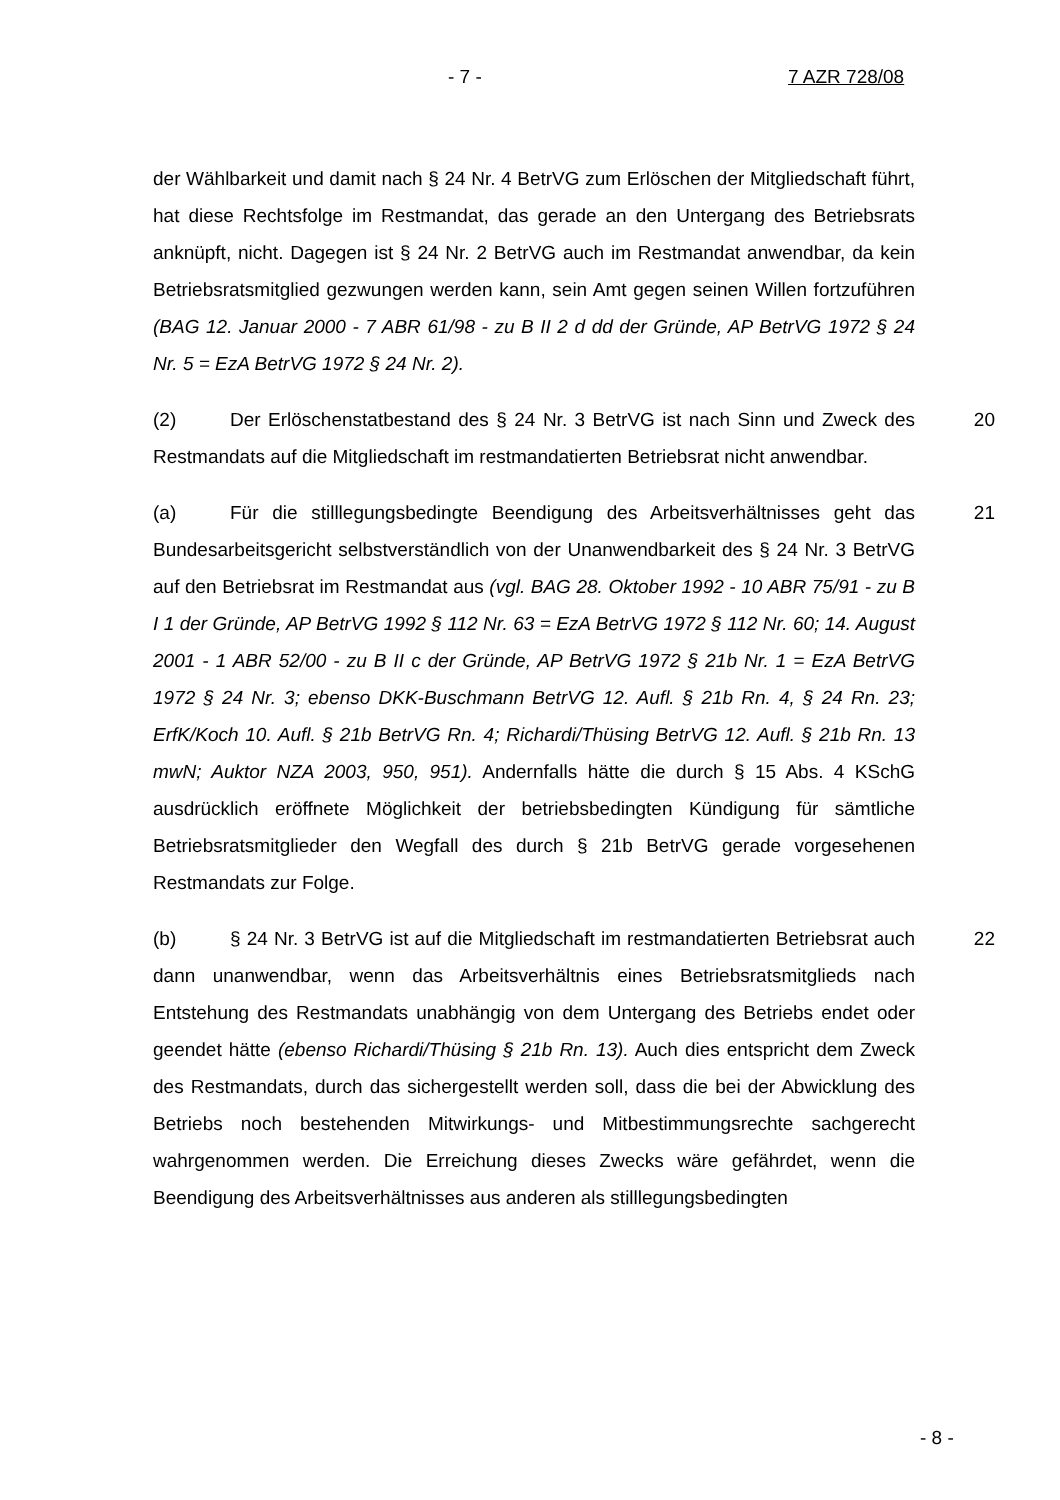- 7 - 7 AZR 728/08
der Wählbarkeit und damit nach § 24 Nr. 4 BetrVG zum Erlöschen der Mitgliedschaft führt, hat diese Rechtsfolge im Restmandat, das gerade an den Untergang des Betriebsrats anknüpft, nicht. Dagegen ist § 24 Nr. 2 BetrVG auch im Restmandat anwendbar, da kein Betriebsratsmitglied gezwungen werden kann, sein Amt gegen seinen Willen fortzuführen (BAG 12. Januar 2000 - 7 ABR 61/98 - zu B II 2 d dd der Gründe, AP BetrVG 1972 § 24 Nr. 5 = EzA BetrVG 1972 § 24 Nr. 2).
(2) Der Erlöschenstatbestand des § 24 Nr. 3 BetrVG ist nach Sinn und Zweck des Restmandats auf die Mitgliedschaft im restmandatierten Betriebsrat nicht anwendbar.
20
(a) Für die stilllegungsbedingte Beendigung des Arbeitsverhältnisses geht das Bundesarbeitsgericht selbstverständlich von der Unanwendbarkeit des § 24 Nr. 3 BetrVG auf den Betriebsrat im Restmandat aus (vgl. BAG 28. Oktober 1992 - 10 ABR 75/91 - zu B I 1 der Gründe, AP BetrVG 1992 § 112 Nr. 63 = EzA BetrVG 1972 § 112 Nr. 60; 14. August 2001 - 1 ABR 52/00 - zu B II c der Gründe, AP BetrVG 1972 § 21b Nr. 1 = EzA BetrVG 1972 § 24 Nr. 3; ebenso DKK-Buschmann BetrVG 12. Aufl. § 21b Rn. 4, § 24 Rn. 23; ErfK/Koch 10. Aufl. § 21b BetrVG Rn. 4; Richardi/Thüsing BetrVG 12. Aufl. § 21b Rn. 13 mwN; Auktor NZA 2003, 950, 951). Andernfalls hätte die durch § 15 Abs. 4 KSchG ausdrücklich eröffnete Möglichkeit der betriebsbedingten Kündigung für sämtliche Betriebsratsmitglieder den Wegfall des durch § 21b BetrVG gerade vorgesehenen Restmandats zur Folge.
21
(b) § 24 Nr. 3 BetrVG ist auf die Mitgliedschaft im restmandatierten Betriebsrat auch dann unanwendbar, wenn das Arbeitsverhältnis eines Betriebsratsmitglieds nach Entstehung des Restmandats unabhängig von dem Untergang des Betriebs endet oder geendet hätte (ebenso Richardi/Thüsing § 21b Rn. 13). Auch dies entspricht dem Zweck des Restmandats, durch das sichergestellt werden soll, dass die bei der Abwicklung des Betriebs noch bestehenden Mitwirkungs- und Mitbestimmungsrechte sachgerecht wahrgenommen werden. Die Erreichung dieses Zwecks wäre gefährdet, wenn die Beendigung des Arbeitsverhältnisses aus anderen als stilllegungsbedingten
22
- 8 -